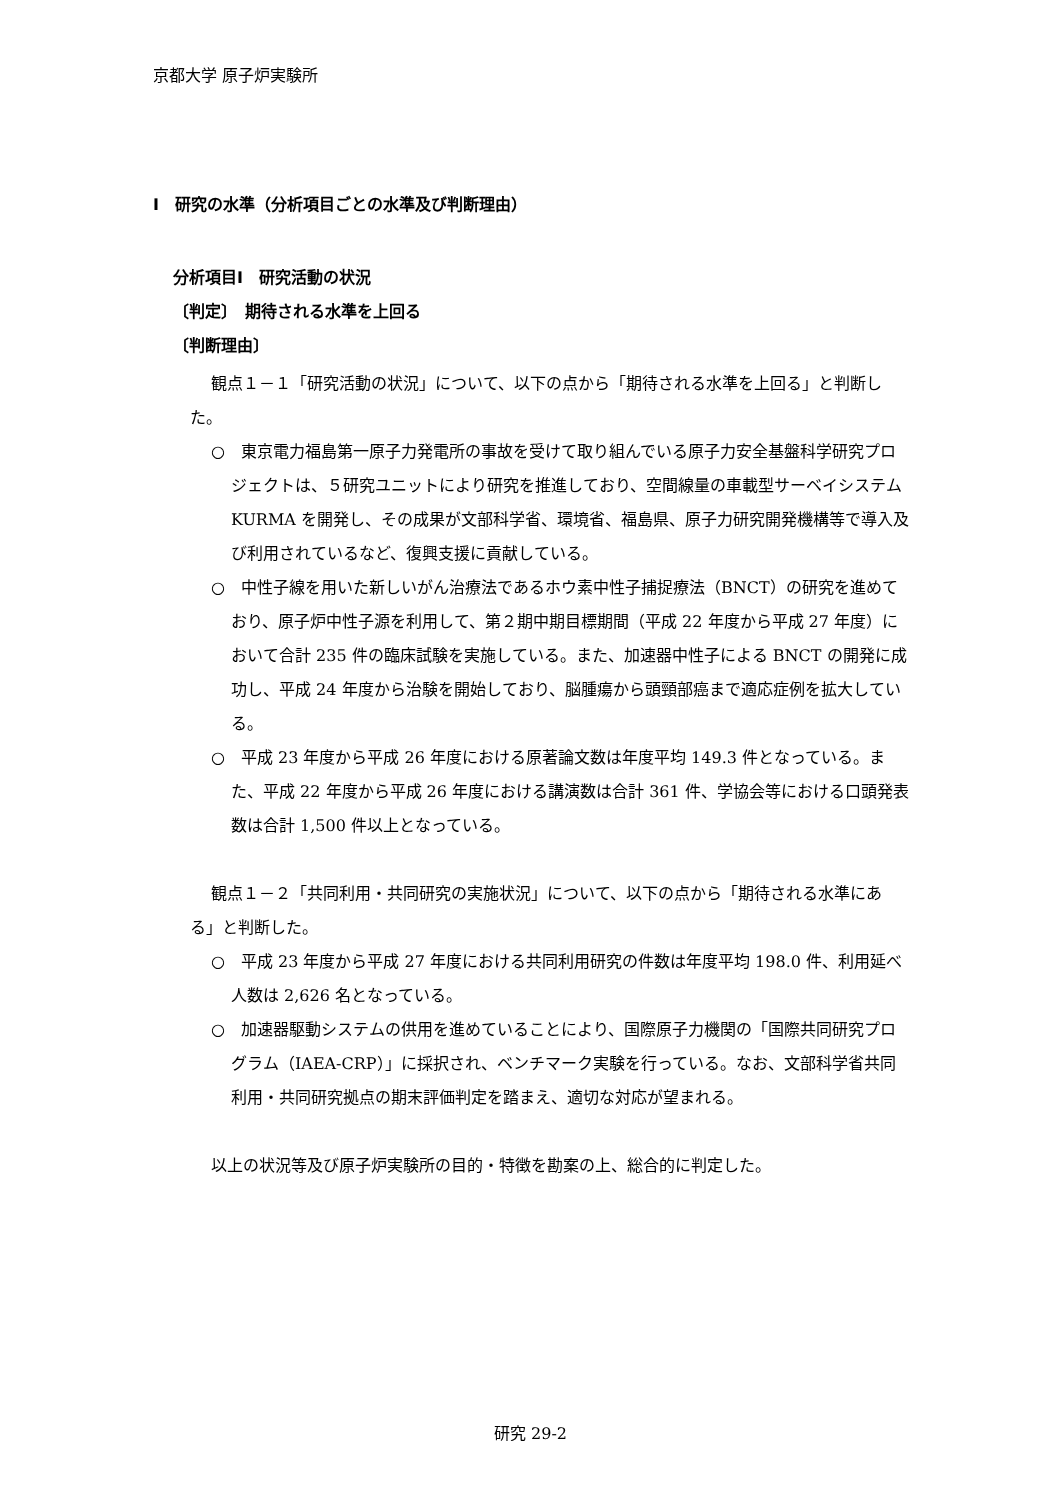京都大学 原子炉実験所
Ⅰ　研究の水準（分析項目ごとの水準及び判断理由）
分析項目Ⅰ　研究活動の状況
〔判定〕　期待される水準を上回る
〔判断理由〕
観点１－１「研究活動の状況」について、以下の点から「期待される水準を上回る」と判断した。
○　東京電力福島第一原子力発電所の事故を受けて取り組んでいる原子力安全基盤科学研究プロジェクトは、５研究ユニットにより研究を推進しており、空間線量の車載型サーベイシステム KURMA を開発し、その成果が文部科学省、環境省、福島県、原子力研究開発機構等で導入及び利用されているなど、復興支援に貢献している。
○　中性子線を用いた新しいがん治療法であるホウ素中性子捕捉療法（BNCT）の研究を進めており、原子炉中性子源を利用して、第２期中期目標期間（平成 22 年度から平成 27 年度）において合計 235 件の臨床試験を実施している。また、加速器中性子による BNCT の開発に成功し、平成 24 年度から治験を開始しており、脳腫瘍から頭頸部癌まで適応症例を拡大している。
○　平成 23 年度から平成 26 年度における原著論文数は年度平均 149.3 件となっている。また、平成 22 年度から平成 26 年度における講演数は合計 361 件、学協会等における口頭発表数は合計 1,500 件以上となっている。
観点１－２「共同利用・共同研究の実施状況」について、以下の点から「期待される水準にある」と判断した。
○　平成 23 年度から平成 27 年度における共同利用研究の件数は年度平均 198.0 件、利用延べ人数は 2,626 名となっている。
○　加速器駆動システムの供用を進めていることにより、国際原子力機関の「国際共同研究プログラム（IAEA-CRP）」に採択され、ベンチマーク実験を行っている。なお、文部科学省共同利用・共同研究拠点の期末評価判定を踏まえ、適切な対応が望まれる。
以上の状況等及び原子炉実験所の目的・特徴を勘案の上、総合的に判定した。
研究 29-2